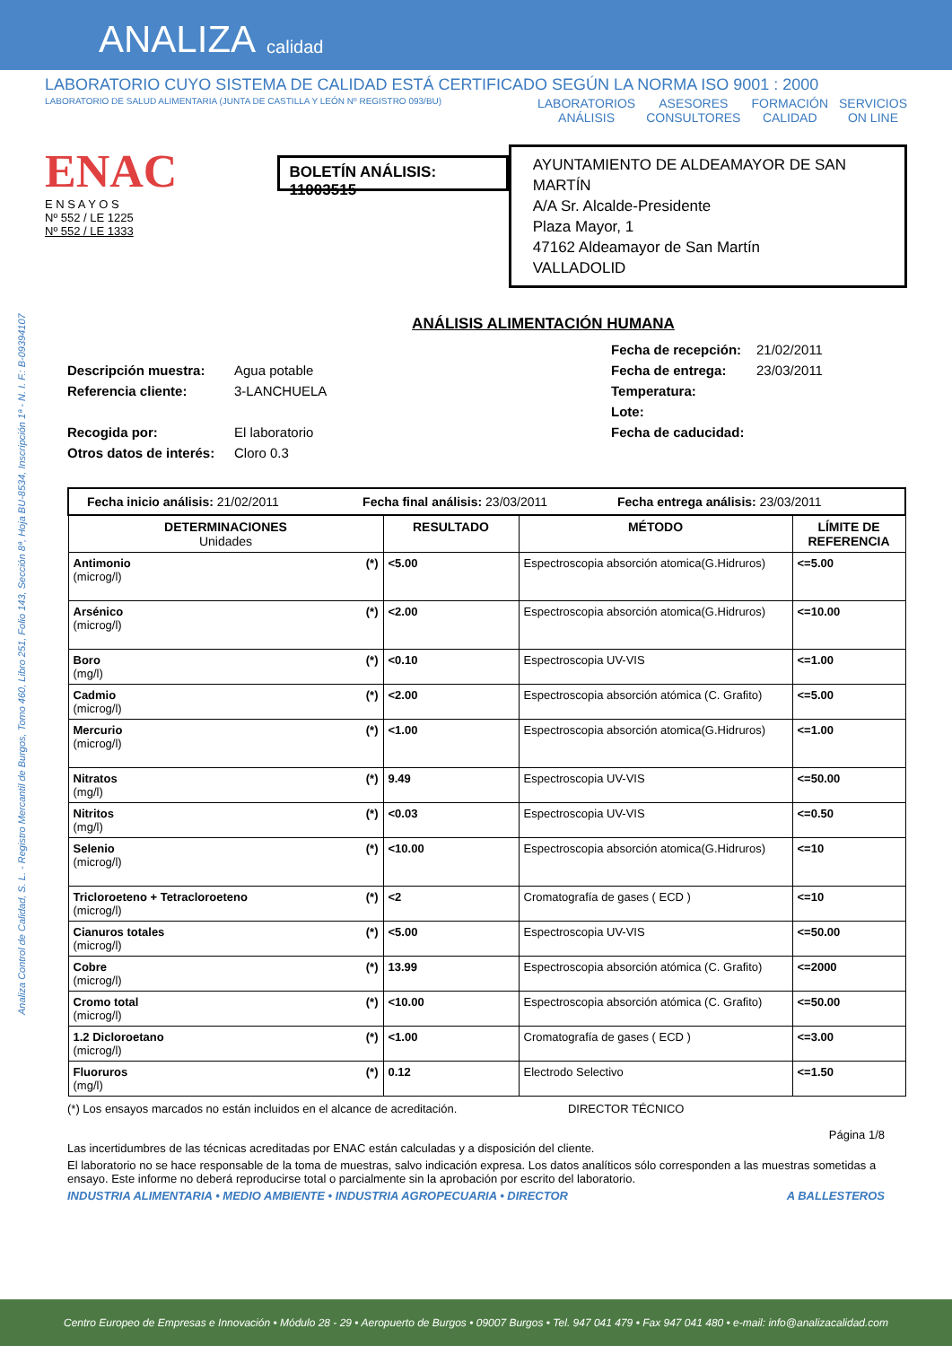ANALIZA calidad
LABORATORIO CUYO SISTEMA DE CALIDAD ESTÁ CERTIFICADO SEGÚN LA NORMA ISO 9001 : 2000
LABORATORIO DE SALUD ALIMENTARIA (JUNTA DE CASTILLA Y LEÓN Nº REGISTRO 093/BU) LABORATORIOS
ANÁLISIS ASESORES
CONSULTORES FORMACIÓN
CALIDAD SERVICIOS
ON LINE
Analiza Control de Calidad, S. L. - Registro Mercantil de Burgos, Tomo 460, Libro 251, Folio 143, Sección 8ª, Hoja BU-8534, Inscripción 1ª - N. I. F.: B-09394107
ENAC
E N S A Y O S
Nº 552 / LE 1225
Nº 552 / LE 1333
BOLETÍN ANÁLISIS: 11003515
AYUNTAMIENTO DE ALDEAMAYOR DE SAN MARTÍN
A/A Sr. Alcalde-Presidente
Plaza Mayor, 1
47162 Aldeamayor de San Martín
VALLADOLID
ANÁLISIS ALIMENTACIÓN HUMANA
Fecha de recepción: 21/02/2011 Descripción muestra: Agua potable Fecha de entrega: 23/03/2011 Referencia cliente: 3-LANCHUELA Temperatura: Lote: Recogida por: El laboratorio Fecha de caducidad: Otros datos de interés: Cloro 0.3
| Fecha inicio análisis: 21/02/2011 Fecha final análisis: 23/03/2011 Fecha entrega análisis: 23/03/2011 | | | |
| DETERMINACIONES Unidades | RESULTADO | MÉTODO | LÍMITE DE REFERENCIA |
| Antimonio (*) (microg/l) | <5.00 | Espectroscopia absorción atomica(G.Hidruros) | <=5.00 |
| Arsénico (*) (microg/l) | <2.00 | Espectroscopia absorción atomica(G.Hidruros) | <=10.00 |
| Boro (*) (mg/l) | <0.10 | Espectroscopia UV-VIS | <=1.00 |
| Cadmio (*) (microg/l) | <2.00 | Espectroscopia absorción atómica (C. Grafito) | <=5.00 |
| Mercurio (*) (microg/l) | <1.00 | Espectroscopia absorción atomica(G.Hidruros) | <=1.00 |
| Nitratos (*) (mg/l) | 9.49 | Espectroscopia UV-VIS | <=50.00 |
| Nitritos (*) (mg/l) | <0.03 | Espectroscopia UV-VIS | <=0.50 |
| Selenio (*) (microg/l) | <10.00 | Espectroscopia absorción atomica(G.Hidruros) | <=10 |
| Tricloroeteno + Tetracloroeteno (*) (microg/l) | <2 | Cromatografía de gases ( ECD ) | <=10 |
| Cianuros totales (*) (microg/l) | <5.00 | Espectroscopia UV-VIS | <=50.00 |
| Cobre (*) (microg/l) | 13.99 | Espectroscopia absorción atómica (C. Grafito) | <=2000 |
| Cromo total (*) (microg/l) | <10.00 | Espectroscopia absorción atómica (C. Grafito) | <=50.00 |
| 1.2 Dicloroetano (*) (microg/l) | <1.00 | Cromatografía de gases ( ECD ) | <=3.00 |
| Fluoruros (*) (mg/l) | 0.12 | Electrodo Selectivo | <=1.50 |
(*) Los ensayos marcados no están incluidos en el alcance de acreditación. DIRECTOR TÉCNICO
Página 1/8
Las incertidumbres de las técnicas acreditadas por ENAC están calculadas y a disposición del cliente.
El laboratorio no se hace responsable de la toma de muestras, salvo indicación expresa. Los datos analíticos sólo corresponden a las muestras sometidas a ensayo. Este informe no deberá reproducirse total o parcialmente sin la aprobación por escrito del laboratorio.
INDUSTRIA ALIMENTARIA • MEDIO AMBIENTE • INDUSTRIA AGROPECUARIA • DIRECTOR A BALLESTEROS
Centro Europeo de Empresas e Innovación • Módulo 28 - 29 • Aeropuerto de Burgos • 09007 Burgos • Tel. 947 041 479 • Fax 947 041 480 • e-mail: info@analizacalidad.com